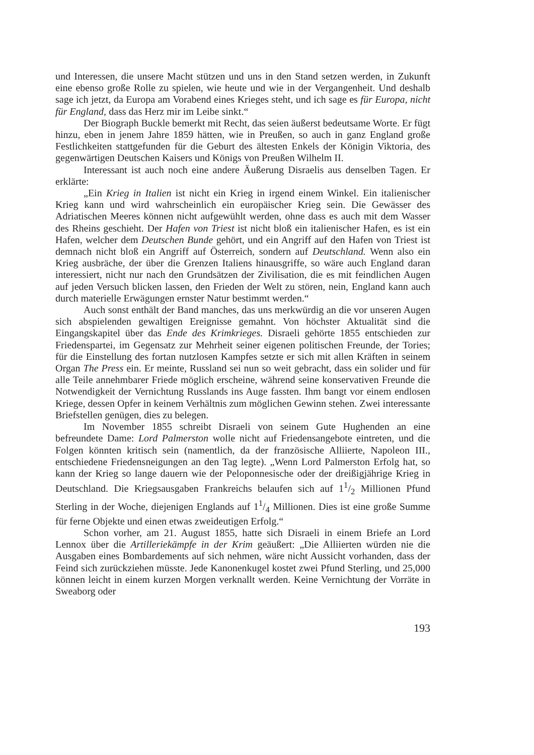und Interessen, die unsere Macht stützen und uns in den Stand setzen werden, in Zukunft eine ebenso große Rolle zu spielen, wie heute und wie in der Vergangenheit. Und deshalb sage ich jetzt, da Europa am Vorabend eines Krieges steht, und ich sage es für Europa, nicht für England, dass das Herz mir im Leibe sinkt.“
Der Biograph Buckle bemerkt mit Recht, das seien äußerst bedeutsame Worte. Er fügt hinzu, eben in jenem Jahre 1859 hätten, wie in Preußen, so auch in ganz England große Festlichkeiten stattgefunden für die Geburt des ältesten Enkels der Königin Viktoria, des gegenwärtigen Deutschen Kaisers und Königs von Preußen Wilhelm II.
Interessant ist auch noch eine andere Äußerung Disraelis aus denselben Tagen. Er erklärte:
„Ein Krieg in Italien ist nicht ein Krieg in irgend einem Winkel. Ein italienischer Krieg kann und wird wahrscheinlich ein europäischer Krieg sein. Die Gewässer des Adriatischen Meeres können nicht aufgewühlt werden, ohne dass es auch mit dem Wasser des Rheins geschieht. Der Hafen von Triest ist nicht bloß ein italienischer Hafen, es ist ein Hafen, welcher dem Deutschen Bunde gehört, und ein Angriff auf den Hafen von Triest ist demnach nicht bloß ein Angriff auf Österreich, sondern auf Deutschland. Wenn also ein Krieg ausbräche, der über die Grenzen Italiens hinausgriffe, so wäre auch England daran interessiert, nicht nur nach den Grundsätzen der Zivilisation, die es mit feindlichen Augen auf jeden Versuch blicken lassen, den Frieden der Welt zu stören, nein, England kann auch durch materielle Erwägungen ernster Natur bestimmt werden.“
Auch sonst enthält der Band manches, das uns merkwürdig an die vor unseren Augen sich abspielenden gewaltigen Ereignisse gemahnt. Von höchster Aktualität sind die Eingangskapitel über das Ende des Krimkrieges. Disraeli gehörte 1855 entschieden zur Friedenspartei, im Gegensatz zur Mehrheit seiner eigenen politischen Freunde, der Tories; für die Einstellung des fortan nutzlosen Kampfes setzte er sich mit allen Kräften in seinem Organ The Press ein. Er meinte, Russland sei nun so weit gebracht, dass ein solider und für alle Teile annehmbarer Friede möglich erscheine, während seine konservativen Freunde die Notwendigkeit der Vernichtung Russlands ins Auge fassten. Ihm bangt vor einem endlosen Kriege, dessen Opfer in keinem Verhältnis zum möglichen Gewinn stehen. Zwei interessante Briefstellen genügen, dies zu belegen.
Im November 1855 schreibt Disraeli von seinem Gute Hughenden an eine befreundete Dame: Lord Palmerston wolle nicht auf Friedensangebote eintreten, und die Folgen könnten kritisch sein (namentlich, da der französische Alliierte, Napoleon III., entschiedene Friedensneigungen an den Tag legte). „Wenn Lord Palmerston Erfolg hat, so kann der Krieg so lange dauern wie der Peloponnesische oder der dreißigjährige Krieg in Deutschland. Die Kriegsausgaben Frankreichs belaufen sich auf 11/2 Millionen Pfund Sterling in der Woche, diejenigen Englands auf 11/4 Millionen. Dies ist eine große Summe für ferne Objekte und einen etwas zweideutigen Erfolg.“
Schon vorher, am 21. August 1855, hatte sich Disraeli in einem Briefe an Lord Lennox über die Artilleriekämpfe in der Krim geäußert: „Die Alliierten würden nie die Ausgaben eines Bombardements auf sich nehmen, wäre nicht Aussicht vorhanden, dass der Feind sich zurückziehen müsste. Jede Kanonenkugel kostet zwei Pfund Sterling, und 25,000 können leicht in einem kurzen Morgen verknallt werden. Keine Vernichtung der Vorräte in Sweaborg oder
193